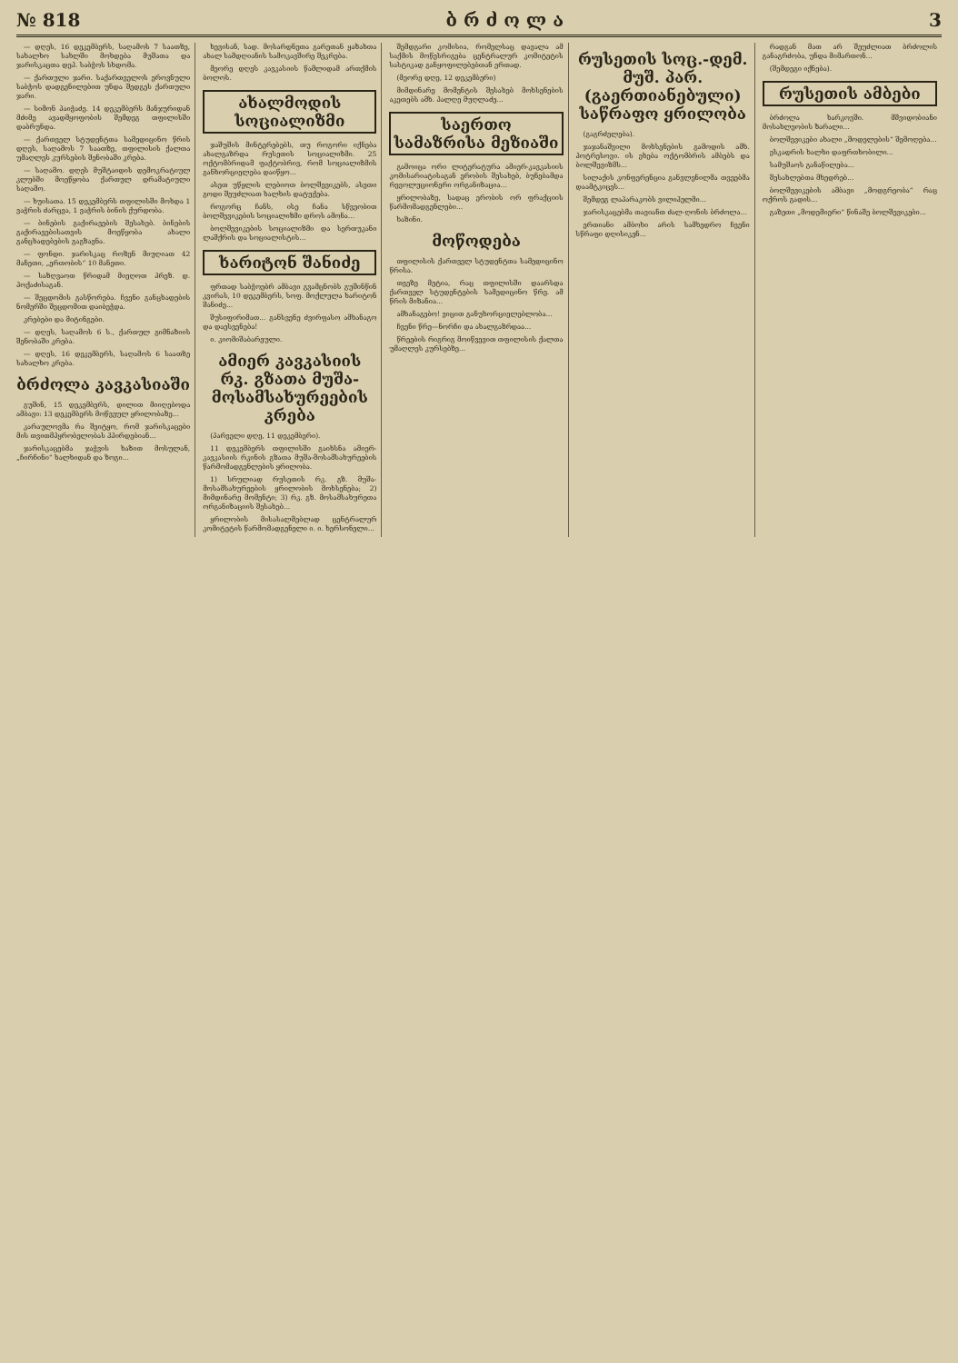№ 818 ბ რ ძ ო ლ ა 3
— დღეს, 16 დეკემბერს, საღამოს 7 საათზე, სახალხო სახლში მოხდება მუშათა და ჯარისკაცთა დეპ. საბჭოს სხდომა.
— ქართული ჯარი. საქართველოს ეროვნული საბჭოს დადგენილებით უნდა შედგეს ქართული ჯარი.
— სიმონ პაიჭაძე. 14 დეკემბერს მანჯურიდან მძიმე ავადმყოფობის შემდეგ თფილისში დაბრუნდა.
— ქართველ სტუდენტთა სამედიცინო წრის დღეს, საღამოს 7 საათზე, თფილისის ქალთა უმაღლეს კურსების შენობაში კრება.
— საღამო. დღეს მუშტაიდის დემოკრატიულ კლუბში მოეწყობა ქართულ დრამატიული საღამო.
— ხუისათა. 15 დეკემბერს თფილისში მოხდა 1 ვაჭრის ძარცვა, 1 ვაჭრის ბინის ქურდობა.
— ბინების გაქირავების შესახებ. ბინების გაქირავებისათვის მოეწყობა ახალი განცხადებების გაგზავნა.
— ფონდი. ჯარისკაც როზენ მიუღიათ 42 მანეთი, „ერთობის“ 10 მანეთი.
— საზღვაოთ წრიდამ მიეღოთ პრეზ. დ. პოქაძისაგან.
— შეცდომის გასწორება. ჩვენი განცხადების ნომერში შეცდომით დაიბეჭდა.
კრებები და მიტინგები.
— დღეს, საღამოს 6 ს., ქართულ გიმნაზიის შენობაში კრება.
— დღეს, 16 დეკემბერს, საღამოს 6 საათზე სახალხო კრება.
ბრძოლა კავკასიაში
გუშინ, 15 დეკემბერს, დილით მიიღებოდა ამბავი: 13 დეკემბერს მოწვეულ ყრილობაზე...
კარაულოვმა რა შეიტყო, რომ ჯარისკაცები მის თვითმპყრობელობას ჰპირდებიან...
ჯარისკაცებმა ჯაჭვის ხაზით მოსულან, „ჩირჩინი“ ხალხიდან და ზოგი...
ხევისან, სად. მოსარდნეთა გარეთან ყაზახთა ახალ სამდღიანის სამოკავშირე შეკრება.
მეორე დღეს კავკასიის წამლიდამ ართქმის ბოლოს.
ახალმოდის სოციალიზმი
ჯაშუშის მინტერებებს, თუ როგორი იქნება ახალგაზრდა რუსეთის სოციალიზმი. 25 ოქტომბრიდამ ფაქტობრივ, რომ სოციალიზმის განხორციელება დაიწყო...
ასეთ უწყლის ლებიოთ ბოლშევიკებს, ასეთი გოდი შეუძლიათ ხალხის დატუქება.
როგორც ჩანს, ისე ჩანა სწვეობით ბოლშევიკების სოციალიზმი დროს ამონა...
ბოლშევიკების სოციალიზმი და სერთუკანი ლაშქრის და სოციალისტის...
ხარიტონ შანიძე
ფრთად საბჭოებრ ამბავი გვამცნობს გუშინწინ კვირას, 10 დეკემბერს, სოფ. მოქლულა ხარიტონ შანიძე...
შუსიფირიმათ... განსვენე ძვირფასო ამხანაგო და დაესვენება!
ი. კიომიშაბარეული.
ამიერ კავკასიის რკ. გზათა მუშა-მოსამსახურეების კრება
(პარველი დღე, 11 დეკემბერი).
11 დეკემბერს თფილისში გაიხსნა ამიერ-კავკასიის რკინის გზათა მუშა-მოსამსახურეების წარმომადგენლების ყრილობა.
1) სრულიად რუსეთის რკ. გზ. მუშა-მოსამსახურეების ყრილობის მოხსენება; 2) მიმდინარე მომენტი; 3) რკ. გზ. მოსამსახურეთა ორგანიზაციის შესახებ...
ყრილობის მისასალმებლად ცენტრალურ კომიტეტის წარმომადგენელი ი. ი. ხერსონელი...
შემდგარი კომისია, რომელსაც დავალა ამ საქმის მოწესრიგება ცენტრალურ კომიტეტის სასტიკად განყოფილებებთან ერთად.
(მეორე დღე, 12 დეკემბერი)
მიმდინარე მომენტის შესახებ მოხსენების აკეთებს ამხ. პალღე მუღლაძე...
საერთო სამაზრისა მეზიაში
გამოიცა ორი ლიტერატურა ამიერ-კავკასიის კომისარიატისაგან ერობის შესახებ, ბუნებამდა რევოლუციონერი ორგანიზაცია...
ყრილობაზე, სადაც ერობის ორ ფრაქციის წარმომადგენლები...
ხაზინი.
მოწოდება
თფილისის ქართველ სტუდენტთა სამედიცინო წრისა.
თვეზე მეტია, რაც თფილისში დაარსდა ქართველ სტუდენტების სამედიცინო წრე. ამ წრის მიზანია...
ამხანაგებო! ვიცით განუხორციელებლობა...
ჩვენი წრე—ნორჩი და ახალგაზრდაა...
წრეების რიგრიგ მოიწვევით თფილისის ქალთა უმაღლეს კურსებზე...
რუსეთის სოც.-დემ. მუშ. პარ. (გაერთიანებული) საწრაფო ყრილობა
(გაგრძელება).
ჯაჯანაშვილი მოხსენების გამოდის ამხ. პოტრესოვი. ის ეხება ოქტომბრის ამბებს და ბოლშევიზმს...
სილაქის კონფერენცია განვლენილმა თვეებმა დაამტკიცეს...
შემდეგ ლაპარაკობს ვილიჰელმი...
ჯარისკაცებმა თავიანთ ძალ-ღონის ბრძოლა...
ერთიანი ამბოხი არის სამხედრო ჩვენი სწრაფი დღისიკენ...
რადგან მათ არ შეუძლიათ ბრძოლის განაგრძობა, უნდა მიმართონ...
(შემდეგი იქნება).
რუსეთის ამბები
ბრძოლა ხარკოვში. მშვიდობიანი მოსახლეობის ზარალი...
ბოლშევიკები ახალი „მოდელების“ შემოღება...
ესკადრის ხალხი დაფრთხობილი...
სამუშაოს განაწილება...
შესახლებთა მხედრებ...
ბოლშევიკების ამბავი „მოდგრეობა“ რაც ოქროს გადის...
გაზეთი „მოდემიერი“ წინაშე ბოლშევიკები...